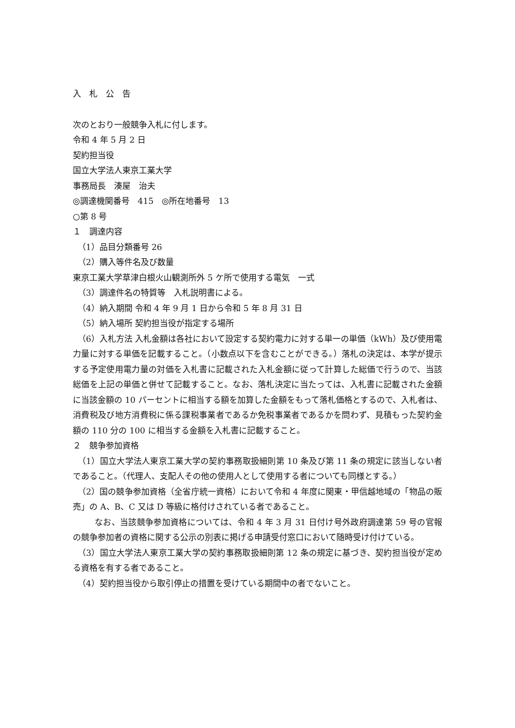入　札　公　告
次のとおり一般競争入札に付します。
令和 4 年 5 月 2 日
契約担当役
国立大学法人東京工業大学
事務局長　湊屋　治夫
◎調達機関番号　415　◎所在地番号　13
○第 8 号
１　調達内容
（1）品目分類番号 26
（2）購入等件名及び数量
東京工業大学草津白根火山観測所外 5 ケ所で使用する電気　一式
（3）調達件名の特質等　入札説明書による。
（4）納入期間 令和 4 年 9 月 1 日から令和 5 年 8 月 31 日
（5）納入場所 契約担当役が指定する場所
（6）入札方法 入札金額は各社において設定する契約電力に対する単一の単価（kWh）及び使用電力量に対する単価を記載すること。（小数点以下を含むことができる。）落札の決定は、本学が提示する予定使用電力量の対価を入札書に記載された入札金額に従って計算した総価で行うので、当該総価を上記の単価と併せて記載すること。なお、落札決定に当たっては、入札書に記載された金額に当該金額の 10 パーセントに相当する額を加算した金額をもって落札価格とするので、入札者は、消費税及び地方消費税に係る課税事業者であるか免税事業者であるかを問わず、見積もった契約金額の 110 分の 100 に相当する金額を入札書に記載すること。
２　競争参加資格
（1）国立大学法人東京工業大学の契約事務取扱細則第 10 条及び第 11 条の規定に該当しない者であること。（代理人、支配人その他の使用人として使用する者についても同様とする。）
（2）国の競争参加資格（全省庁統一資格）において令和 4 年度に関東・甲信越地域の「物品の販売」の A、B、C 又は D 等級に格付けされている者であること。
なお、当該競争参加資格については、令和 4 年 3 月 31 日付け号外政府調達第 59 号の官報の競争参加者の資格に関する公示の別表に掲げる申請受付窓口において随時受け付けている。
（3）国立大学法人東京工業大学の契約事務取扱細則第 12 条の規定に基づき、契約担当役が定める資格を有する者であること。
（4）契約担当役から取引停止の措置を受けている期間中の者でないこと。